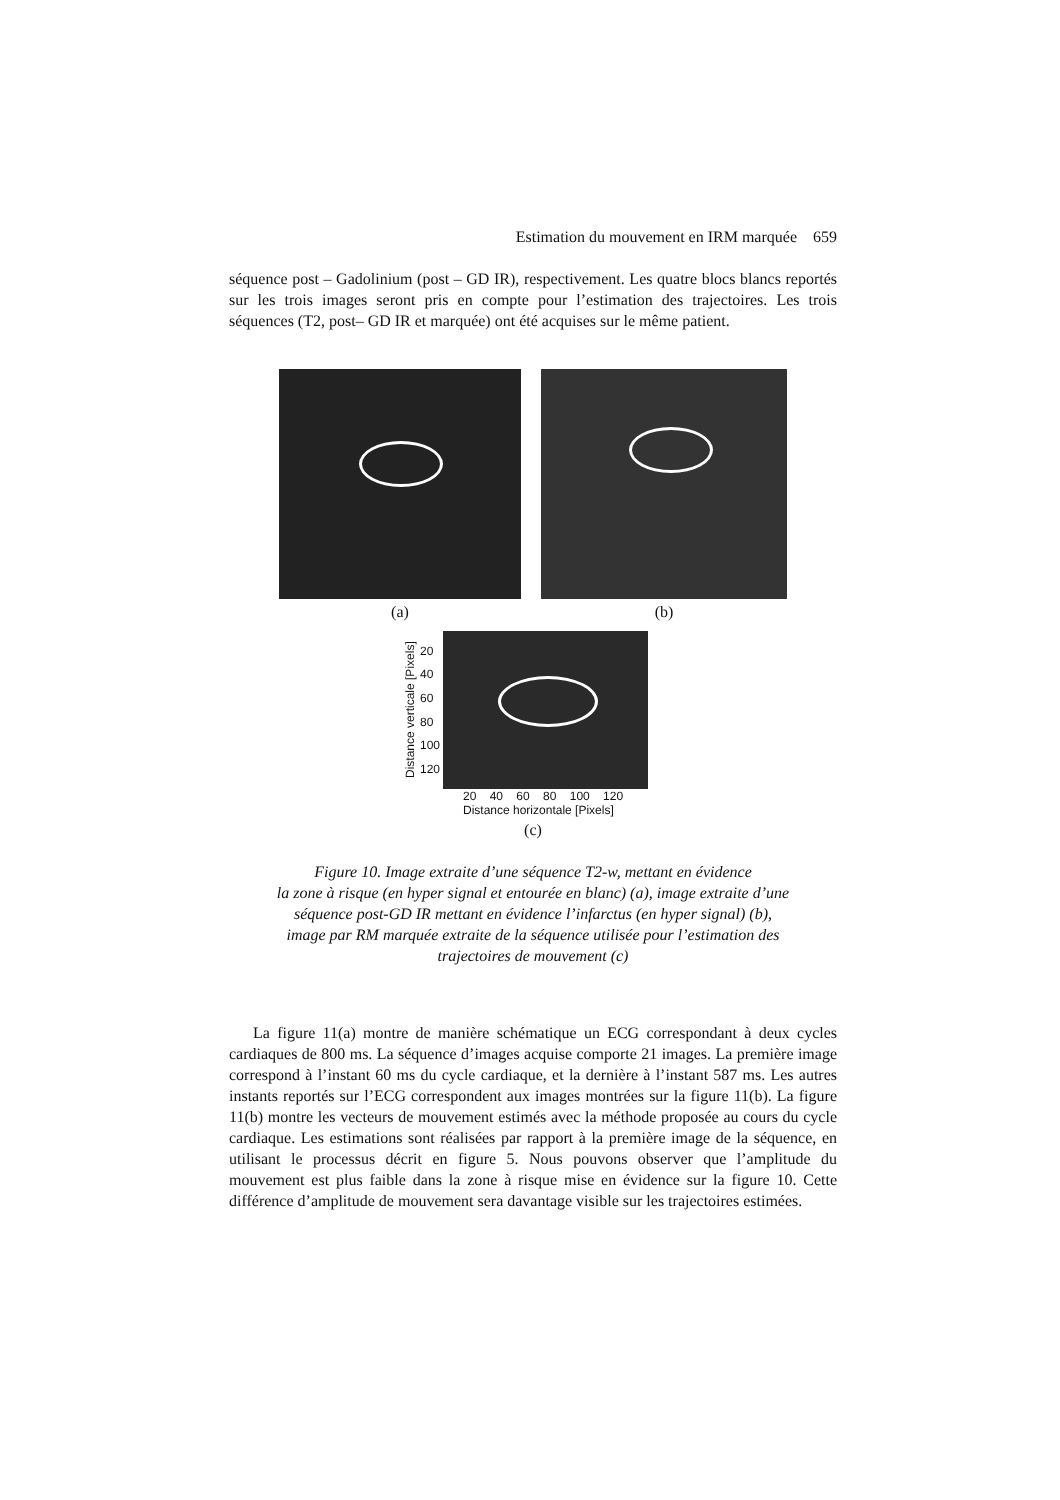Estimation du mouvement en IRM marquée 659
séquence post – Gadolinium (post – GD IR), respectivement. Les quatre blocs blancs reportés sur les trois images seront pris en compte pour l’estimation des trajectoires. Les trois séquences (T2, post– GD IR et marquée) ont été acquises sur le même patient.
(a) (b)
Distance verticale [Pixels]
20
40
60
80
100
120
20 40 60 80 100 120
Distance horizontale [Pixels]
(c)
Figure 10. Image extraite d’une séquence T2-w, mettant en évidence
la zone à risque (en hyper signal et entourée en blanc) (a), image extraite d’une
séquence post-GD IR mettant en évidence l’infarctus (en hyper signal) (b),
image par RM marquée extraite de la séquence utilisée pour l’estimation des
trajectoires de mouvement (c)
La figure 11(a) montre de manière schématique un ECG correspondant à deux cycles cardiaques de 800 ms. La séquence d’images acquise comporte 21 images. La première image correspond à l’instant 60 ms du cycle cardiaque, et la dernière à l’instant 587 ms. Les autres instants reportés sur l’ECG correspondent aux images montrées sur la figure 11(b). La figure 11(b) montre les vecteurs de mouvement estimés avec la méthode proposée au cours du cycle cardiaque. Les estimations sont réalisées par rapport à la première image de la séquence, en utilisant le processus décrit en figure 5. Nous pouvons observer que l’amplitude du mouvement est plus faible dans la zone à risque mise en évidence sur la figure 10. Cette différence d’amplitude de mouvement sera davantage visible sur les trajectoires estimées.